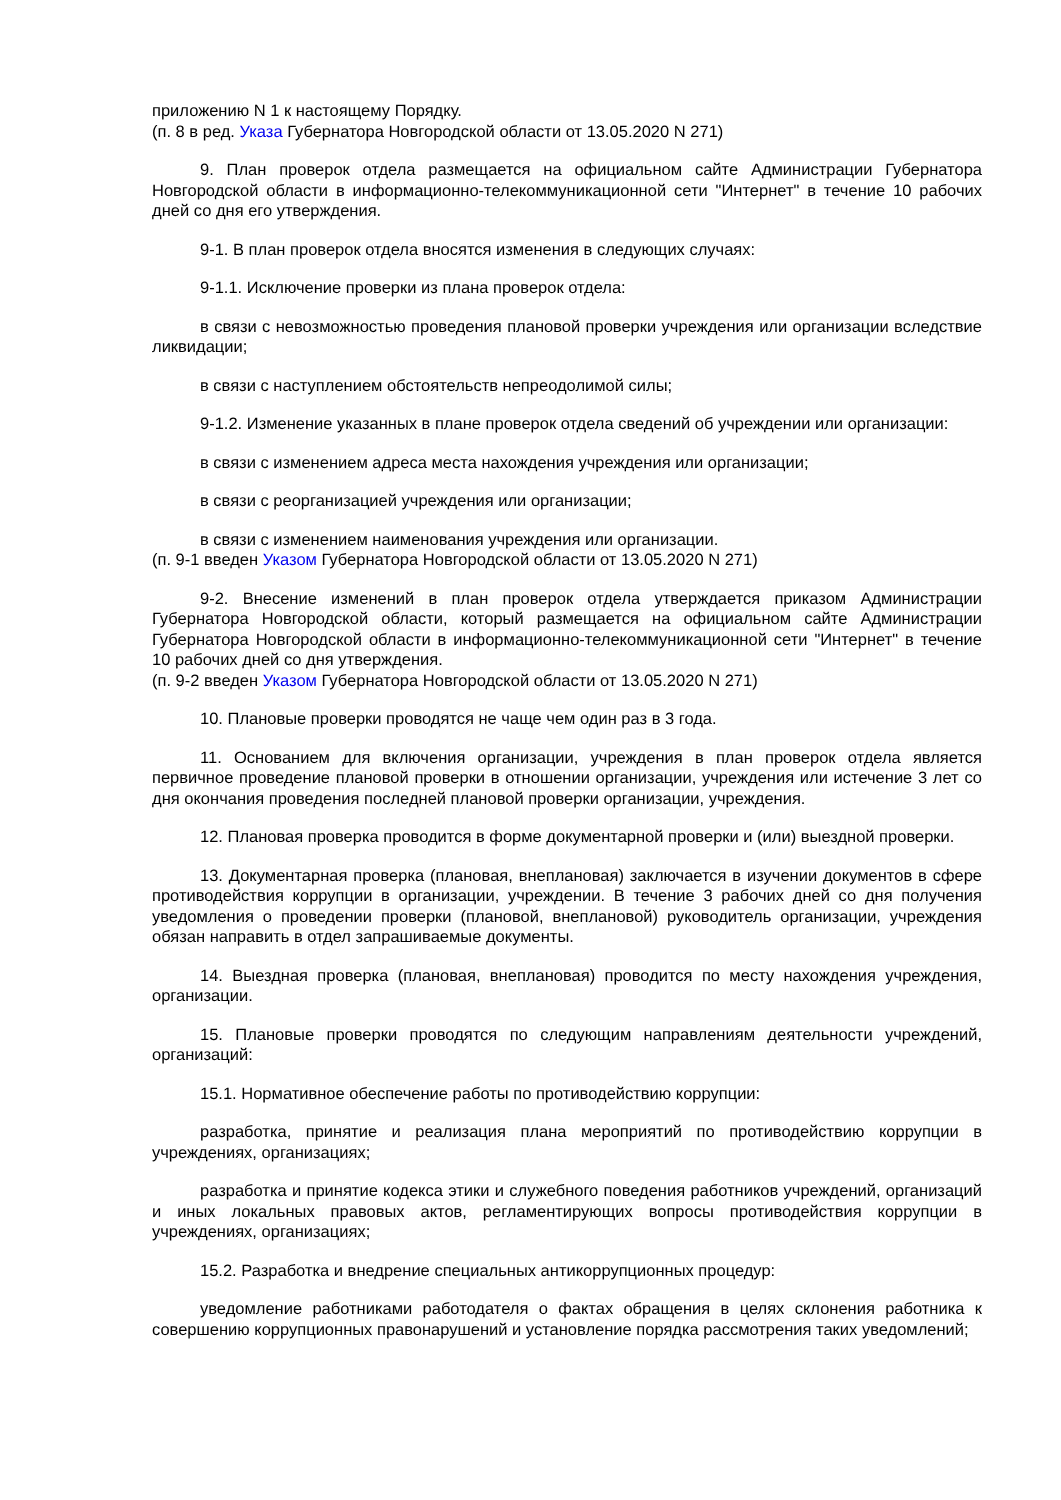приложению N 1 к настоящему Порядку.
(п. 8 в ред. Указа Губернатора Новгородской области от 13.05.2020 N 271)
9. План проверок отдела размещается на официальном сайте Администрации Губернатора Новгородской области в информационно-телекоммуникационной сети "Интернет" в течение 10 рабочих дней со дня его утверждения.
9-1. В план проверок отдела вносятся изменения в следующих случаях:
9-1.1. Исключение проверки из плана проверок отдела:
в связи с невозможностью проведения плановой проверки учреждения или организации вследствие ликвидации;
в связи с наступлением обстоятельств непреодолимой силы;
9-1.2. Изменение указанных в плане проверок отдела сведений об учреждении или организации:
в связи с изменением адреса места нахождения учреждения или организации;
в связи с реорганизацией учреждения или организации;
в связи с изменением наименования учреждения или организации.
(п. 9-1 введен Указом Губернатора Новгородской области от 13.05.2020 N 271)
9-2. Внесение изменений в план проверок отдела утверждается приказом Администрации Губернатора Новгородской области, который размещается на официальном сайте Администрации Губернатора Новгородской области в информационно-телекоммуникационной сети "Интернет" в течение 10 рабочих дней со дня утверждения.
(п. 9-2 введен Указом Губернатора Новгородской области от 13.05.2020 N 271)
10. Плановые проверки проводятся не чаще чем один раз в 3 года.
11. Основанием для включения организации, учреждения в план проверок отдела является первичное проведение плановой проверки в отношении организации, учреждения или истечение 3 лет со дня окончания проведения последней плановой проверки организации, учреждения.
12. Плановая проверка проводится в форме документарной проверки и (или) выездной проверки.
13. Документарная проверка (плановая, внеплановая) заключается в изучении документов в сфере противодействия коррупции в организации, учреждении. В течение 3 рабочих дней со дня получения уведомления о проведении проверки (плановой, внеплановой) руководитель организации, учреждения обязан направить в отдел запрашиваемые документы.
14. Выездная проверка (плановая, внеплановая) проводится по месту нахождения учреждения, организации.
15. Плановые проверки проводятся по следующим направлениям деятельности учреждений, организаций:
15.1. Нормативное обеспечение работы по противодействию коррупции:
разработка, принятие и реализация плана мероприятий по противодействию коррупции в учреждениях, организациях;
разработка и принятие кодекса этики и служебного поведения работников учреждений, организаций и иных локальных правовых актов, регламентирующих вопросы противодействия коррупции в учреждениях, организациях;
15.2. Разработка и внедрение специальных антикоррупционных процедур:
уведомление работниками работодателя о фактах обращения в целях склонения работника к совершению коррупционных правонарушений и установление порядка рассмотрения таких уведомлений;